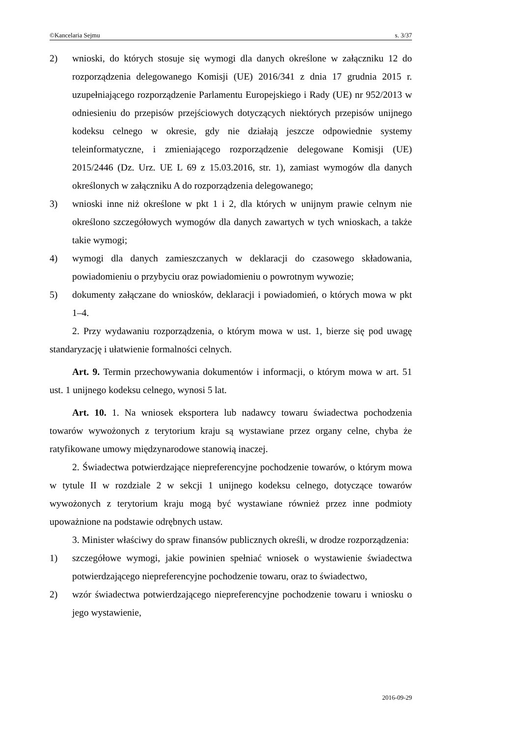©Kancelaria Sejmu s. 3/37
2) wnioski, do których stosuje się wymogi dla danych określone w załączniku 12 do rozporządzenia delegowanego Komisji (UE) 2016/341 z dnia 17 grudnia 2015 r. uzupełniającego rozporządzenie Parlamentu Europejskiego i Rady (UE) nr 952/2013 w odniesieniu do przepisów przejściowych dotyczących niektórych przepisów unijnego kodeksu celnego w okresie, gdy nie działają jeszcze odpowiednie systemy teleinformatyczne, i zmieniającego rozporządzenie delegowane Komisji (UE) 2015/2446 (Dz. Urz. UE L 69 z 15.03.2016, str. 1), zamiast wymogów dla danych określonych w załączniku A do rozporządzenia delegowanego;
3) wnioski inne niż określone w pkt 1 i 2, dla których w unijnym prawie celnym nie określono szczegółowych wymogów dla danych zawartych w tych wnioskach, a także takie wymogi;
4) wymogi dla danych zamieszczanych w deklaracji do czasowego składowania, powiadomieniu o przybyciu oraz powiadomieniu o powrotnym wywozie;
5) dokumenty załączane do wniosków, deklaracji i powiadomień, o których mowa w pkt 1–4.
2. Przy wydawaniu rozporządzenia, o którym mowa w ust. 1, bierze się pod uwagę standaryzację i ułatwienie formalności celnych.
Art. 9. Termin przechowywania dokumentów i informacji, o którym mowa w art. 51 ust. 1 unijnego kodeksu celnego, wynosi 5 lat.
Art. 10. 1. Na wniosek eksportera lub nadawcy towaru świadectwa pochodzenia towarów wywożonych z terytorium kraju są wystawiane przez organy celne, chyba że ratyfikowane umowy międzynarodowe stanowią inaczej.
2. Świadectwa potwierdzające niepreferencyjne pochodzenie towarów, o którym mowa w tytule II w rozdziale 2 w sekcji 1 unijnego kodeksu celnego, dotyczące towarów wywożonych z terytorium kraju mogą być wystawiane również przez inne podmioty upoważnione na podstawie odrębnych ustaw.
3. Minister właściwy do spraw finansów publicznych określi, w drodze rozporządzenia:
1) szczegółowe wymogi, jakie powinien spełniać wniosek o wystawienie świadectwa potwierdzającego niepreferencyjne pochodzenie towaru, oraz to świadectwo,
2) wzór świadectwa potwierdzającego niepreferencyjne pochodzenie towaru i wniosku o jego wystawienie,
2016-09-29